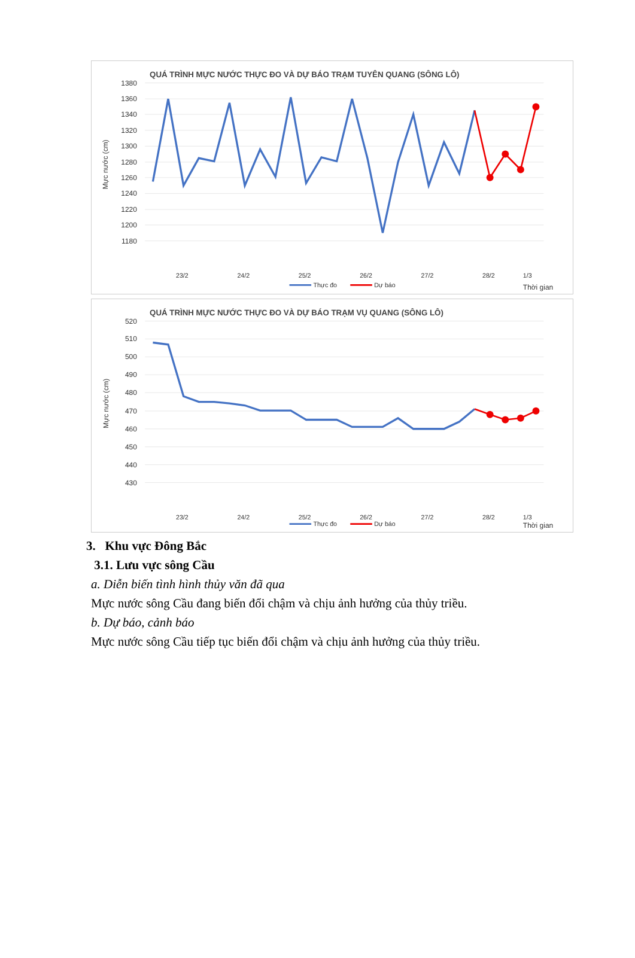QUÁ TRÌNH MỰC NƯỚC THỰC ĐO VÀ DỰ BÁO TRẠM TUYÊN QUANG (SÔNG LÔ)
1380
1360
1340
1320
1300
1280
1260
1240
1220
1200
1180
Mực nước (cm)
23/2
24/2
25/2
26/2
27/2
28/2
1/3
Thời gian
Thực đo
Dự báo
QUÁ TRÌNH MỰC NƯỚC THỰC ĐO VÀ DỰ BÁO TRẠM VỤ QUANG (SÔNG LÔ)
520
510
500
490
480
470
460
450
440
430
Mực nước (cm)
23/2
24/2
25/2
26/2
27/2
28/2
1/3
Thời gian
Thực đo
Dự báo
3. Khu vực Đông Bắc
3.1. Lưu vực sông Cầu
a. Diễn biến tình hình thủy văn đã qua
Mực nước sông Cầu đang biến đổi chậm và chịu ảnh hưởng của thủy triều.
b. Dự báo, cảnh báo
Mực nước sông Cầu tiếp tục biến đổi chậm và chịu ảnh hưởng của thủy triều.